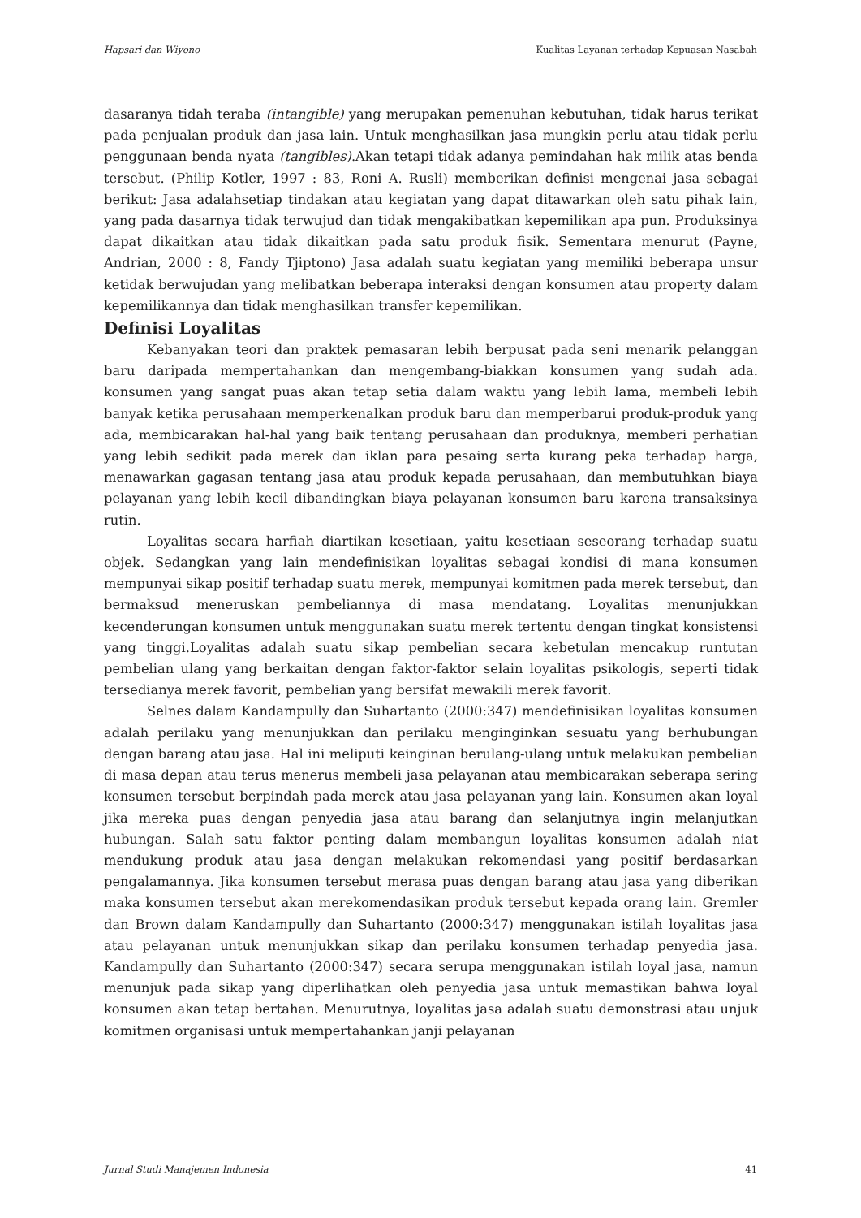Hapsari dan Wiyono Kualitas Layanan terhadap Kepuasan Nasabah
dasaranya tidah teraba (intangible) yang merupakan pemenuhan kebutuhan, tidak harus terikat pada penjualan produk dan jasa lain. Untuk menghasilkan jasa mungkin perlu atau tidak perlu penggunaan benda nyata (tangibles).Akan tetapi tidak adanya pemindahan hak milik atas benda tersebut. (Philip Kotler, 1997 : 83, Roni A. Rusli) memberikan definisi mengenai jasa sebagai berikut: Jasa adalahsetiap tindakan atau kegiatan yang dapat ditawarkan oleh satu pihak lain, yang pada dasarnya tidak terwujud dan tidak mengakibatkan kepemilikan apa pun. Produksinya dapat dikaitkan atau tidak dikaitkan pada satu produk fisik. Sementara menurut (Payne, Andrian, 2000 : 8, Fandy Tjiptono) Jasa adalah suatu kegiatan yang memiliki beberapa unsur ketidak berwujudan yang melibatkan beberapa interaksi dengan konsumen atau property dalam kepemilikannya dan tidak menghasilkan transfer kepemilikan.
Definisi Loyalitas
Kebanyakan teori dan praktek pemasaran lebih berpusat pada seni menarik pelanggan baru daripada mempertahankan dan mengembang-biakkan konsumen yang sudah ada. konsumen yang sangat puas akan tetap setia dalam waktu yang lebih lama, membeli lebih banyak ketika perusahaan memperkenalkan produk baru dan memperbarui produk-produk yang ada, membicarakan hal-hal yang baik tentang perusahaan dan produknya, memberi perhatian yang lebih sedikit pada merek dan iklan para pesaing serta kurang peka terhadap harga, menawarkan gagasan tentang jasa atau produk kepada perusahaan, dan membutuhkan biaya pelayanan yang lebih kecil dibandingkan biaya pelayanan konsumen baru karena transaksinya rutin.
Loyalitas secara harfiah diartikan kesetiaan, yaitu kesetiaan seseorang terhadap suatu objek. Sedangkan yang lain mendefinisikan loyalitas sebagai kondisi di mana konsumen mempunyai sikap positif terhadap suatu merek, mempunyai komitmen pada merek tersebut, dan bermaksud meneruskan pembeliannya di masa mendatang. Loyalitas menunjukkan kecenderungan konsumen untuk menggunakan suatu merek tertentu dengan tingkat konsistensi yang tinggi.Loyalitas adalah suatu sikap pembelian secara kebetulan mencakup runtutan pembelian ulang yang berkaitan dengan faktor-faktor selain loyalitas psikologis, seperti tidak tersedianya merek favorit, pembelian yang bersifat mewakili merek favorit.
Selnes dalam Kandampully dan Suhartanto (2000:347) mendefinisikan loyalitas konsumen adalah perilaku yang menunjukkan dan perilaku menginginkan sesuatu yang berhubungan dengan barang atau jasa. Hal ini meliputi keinginan berulang-ulang untuk melakukan pembelian di masa depan atau terus menerus membeli jasa pelayanan atau membicarakan seberapa sering konsumen tersebut berpindah pada merek atau jasa pelayanan yang lain. Konsumen akan loyal jika mereka puas dengan penyedia jasa atau barang dan selanjutnya ingin melanjutkan hubungan. Salah satu faktor penting dalam membangun loyalitas konsumen adalah niat mendukung produk atau jasa dengan melakukan rekomendasi yang positif berdasarkan pengalamannya. Jika konsumen tersebut merasa puas dengan barang atau jasa yang diberikan maka konsumen tersebut akan merekomendasikan produk tersebut kepada orang lain. Gremler dan Brown dalam Kandampully dan Suhartanto (2000:347) menggunakan istilah loyalitas jasa atau pelayanan untuk menunjukkan sikap dan perilaku konsumen terhadap penyedia jasa. Kandampully dan Suhartanto (2000:347) secara serupa menggunakan istilah loyal jasa, namun menunjuk pada sikap yang diperlihatkan oleh penyedia jasa untuk memastikan bahwa loyal konsumen akan tetap bertahan. Menurutnya, loyalitas jasa adalah suatu demonstrasi atau unjuk komitmen organisasi untuk mempertahankan janji pelayanan
Jurnal Studi Manajemen Indonesia 41